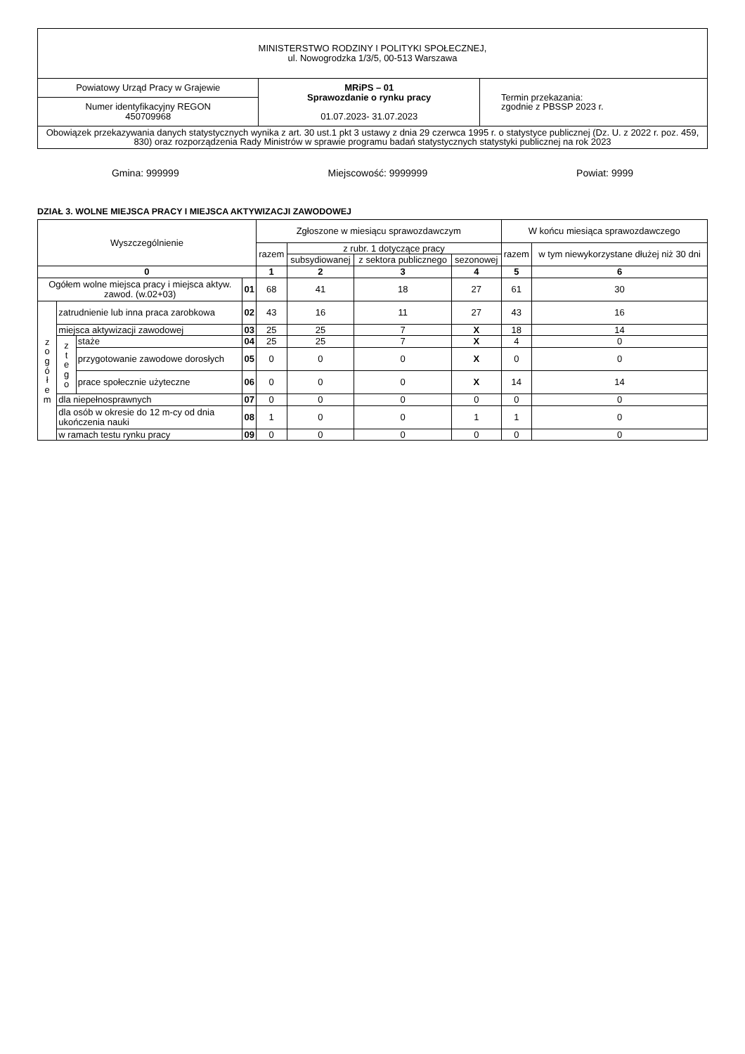| MINISTERSTWO RODZINY I POLITYKI SPOŁECZNEJ, ul. Nowogrodzka 1/3/5, 00-513 Warszawa | | |
| Powiatowy Urząd Pracy w Grajewie | MRiPS – 01 Sprawozdanie o rynku pracy 01.07.2023- 31.07.2023 | Termin przekazania: zgodnie z PBSSP 2023 r. |
| Numer identyfikacyjny REGON 450709968 | | |
| Obowiązek przekazywania danych statystycznych wynika z art. 30 ust.1 pkt 3 ustawy z dnia 29 czerwca 1995 r. o statystyce publicznej (Dz. U. z 2022 r. poz. 459, 830) oraz rozporządzenia Rady Ministrów w sprawie programu badań statystycznych statystyki publicznej na rok 2023 | | |
Gmina: 999999 Miejscowość: 9999999 Powiat: 9999
DZIAŁ 3. WOLNE MIEJSCA PRACY I MIEJSCA AKTYWIZACJI ZAWODOWEJ
| Wyszczególnienie | | | | Zgłoszone w miesiącu sprawozdawczym | | | | W końcu miesiąca sprawozdawczego | |
| --- | --- | --- | --- | --- | --- | --- | --- | --- | --- |
| | | | | razem | z rubr. 1 dotyczące pracy | | | razem | w tym niewykorzystane dłużej niż 30 dni |
| | | | | | subsydiowanej | z sektora publicznego | sezonowej | | |
| 0 | | | | 1 | 2 | 3 | 4 | 5 | 6 |
| Ogółem wolne miejsca pracy i miejsca aktyw. zawod. (w.02+03) | | | 01 | 68 | 41 | 18 | 27 | 61 | 30 |
| z o g ó ł e m | zatrudnienie lub inna praca zarobkowa | | 02 | 43 | 16 | 11 | 27 | 43 | 16 |
| | miejsca aktywizacji zawodowej | | 03 | 25 | 25 | 7 | X | 18 | 14 |
| | z t e g o | staże | 04 | 25 | 25 | 7 | X | 4 | 0 |
| | | przygotowanie zawodowe dorosłych | 05 | 0 | 0 | 0 | X | 0 | 0 |
| | | prace społecznie użyteczne | 06 | 0 | 0 | 0 | X | 14 | 14 |
| | dla niepełnosprawnych | | 07 | 0 | 0 | 0 | 0 | 0 | 0 |
| | dla osób w okresie do 12 m-cy od dnia ukończenia nauki | | 08 | 1 | 0 | 0 | 1 | 1 | 0 |
| | w ramach testu rynku pracy | | 09 | 0 | 0 | 0 | 0 | 0 | 0 |